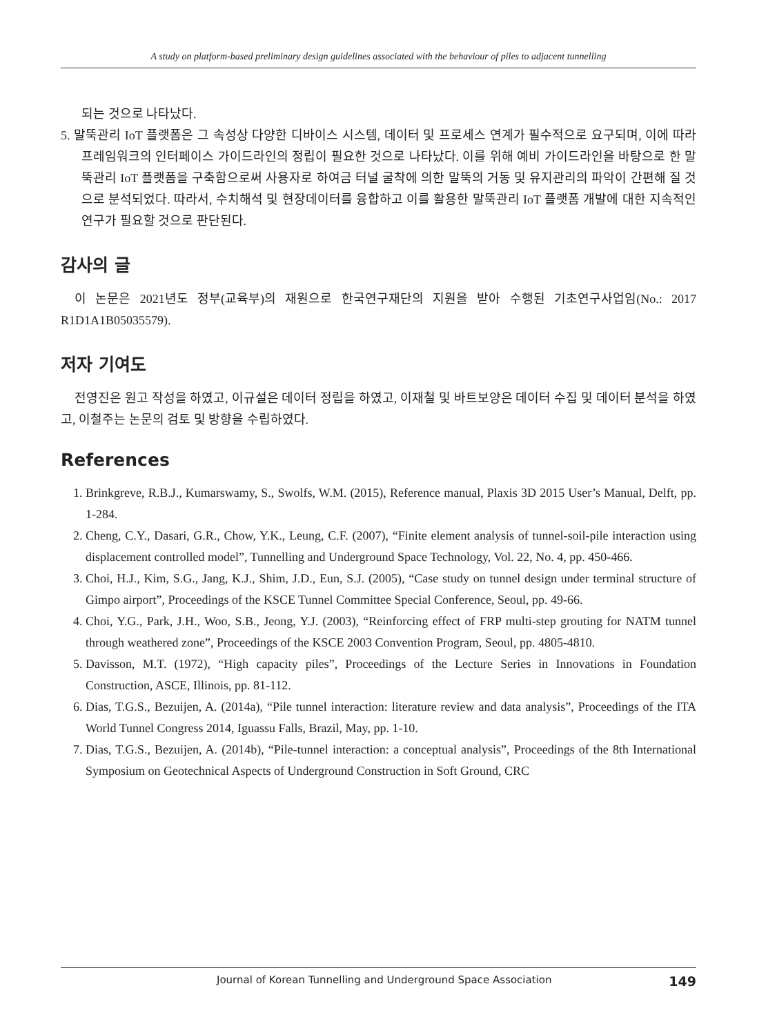A study on platform-based preliminary design guidelines associated with the behaviour of piles to adjacent tunnelling
되는 것으로 나타났다.
5. 말뚝관리 IoT 플랫폼은 그 속성상 다양한 디바이스 시스템, 데이터 및 프로세스 연계가 필수적으로 요구되며, 이에 따라 프레임워크의 인터페이스 가이드라인의 정립이 필요한 것으로 나타났다. 이를 위해 예비 가이드라인을 바탕으로 한 말뚝관리 IoT 플랫폼을 구축함으로써 사용자로 하여금 터널 굴착에 의한 말뚝의 거동 및 유지관리의 파악이 간편해 질 것으로 분석되었다. 따라서, 수치해석 및 현장데이터를 융합하고 이를 활용한 말뚝관리 IoT 플랫폼 개발에 대한 지속적인 연구가 필요할 것으로 판단된다.
감사의 글
이 논문은 2021년도 정부(교육부)의 재원으로 한국연구재단의 지원을 받아 수행된 기초연구사업임(No.: 2017 R1D1A1B05035579).
저자 기여도
전영진은 원고 작성을 하였고, 이규설은 데이터 정립을 하였고, 이재철 및 바트보양은 데이터 수집 및 데이터 분석을 하였고, 이철주는 논문의 검토 및 방향을 수립하였다.
References
1. Brinkgreve, R.B.J., Kumarswamy, S., Swolfs, W.M. (2015), Reference manual, Plaxis 3D 2015 User’s Manual, Delft, pp. 1-284.
2. Cheng, C.Y., Dasari, G.R., Chow, Y.K., Leung, C.F. (2007), “Finite element analysis of tunnel-soil-pile interaction using displacement controlled model”, Tunnelling and Underground Space Technology, Vol. 22, No. 4, pp. 450-466.
3. Choi, H.J., Kim, S.G., Jang, K.J., Shim, J.D., Eun, S.J. (2005), “Case study on tunnel design under terminal structure of Gimpo airport”, Proceedings of the KSCE Tunnel Committee Special Conference, Seoul, pp. 49-66.
4. Choi, Y.G., Park, J.H., Woo, S.B., Jeong, Y.J. (2003), “Reinforcing effect of FRP multi-step grouting for NATM tunnel through weathered zone”, Proceedings of the KSCE 2003 Convention Program, Seoul, pp. 4805-4810.
5. Davisson, M.T. (1972), “High capacity piles”, Proceedings of the Lecture Series in Innovations in Foundation Construction, ASCE, Illinois, pp. 81-112.
6. Dias, T.G.S., Bezuijen, A. (2014a), “Pile tunnel interaction: literature review and data analysis”, Proceedings of the ITA World Tunnel Congress 2014, Iguassu Falls, Brazil, May, pp. 1-10.
7. Dias, T.G.S., Bezuijen, A. (2014b), “Pile-tunnel interaction: a conceptual analysis”, Proceedings of the 8th International Symposium on Geotechnical Aspects of Underground Construction in Soft Ground, CRC
Journal of Korean Tunnelling and Underground Space Association 149